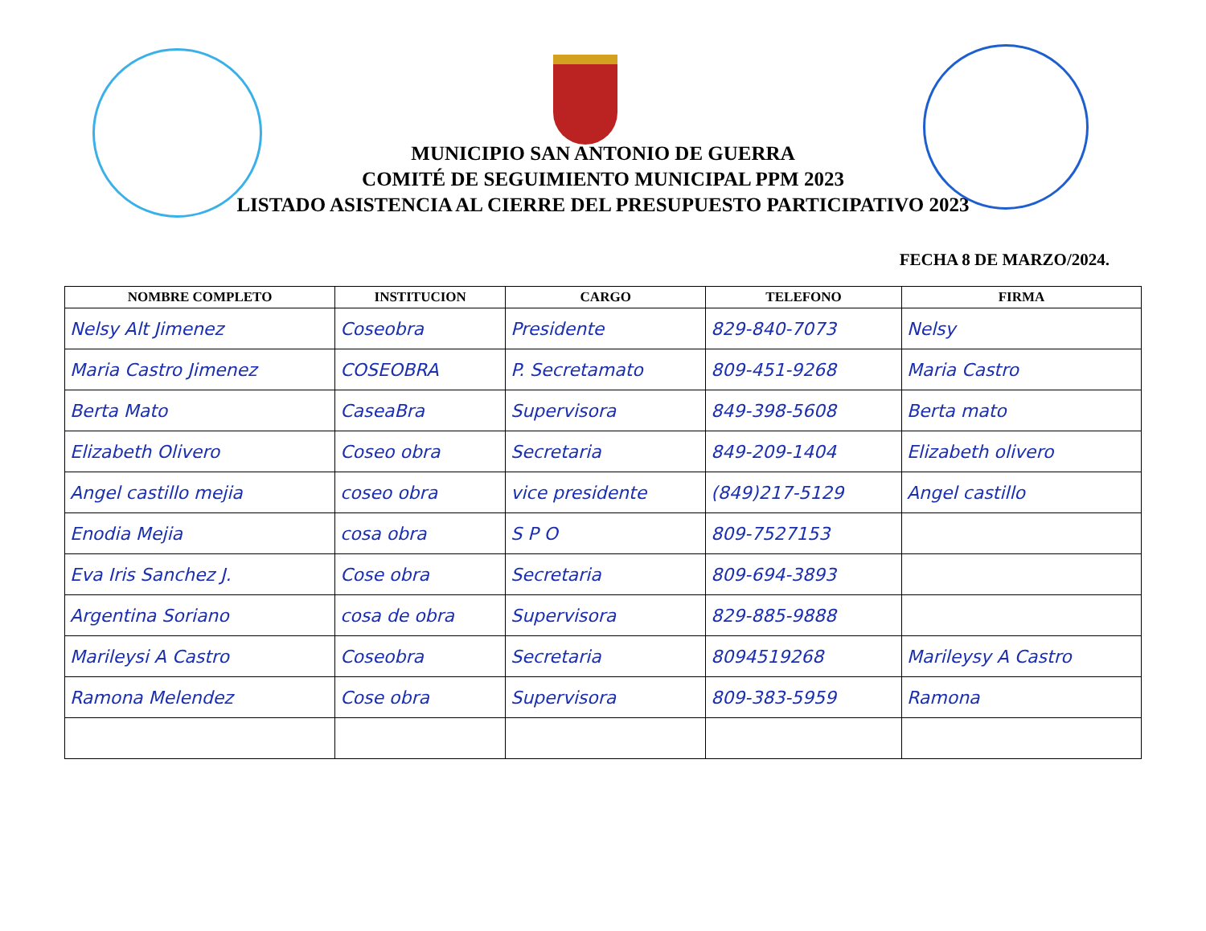MUNICIPIO SAN ANTONIO DE GUERRA
COMITÉ DE SEGUIMIENTO MUNICIPAL PPM 2023
LISTADO ASISTENCIA AL CIERRE DEL PRESUPUESTO PARTICIPATIVO 2023
FECHA 8 DE MARZO/2024.
| NOMBRE COMPLETO | INSTITUCION | CARGO | TELEFONO | FIRMA |
| --- | --- | --- | --- | --- |
| Nelsy Alt Jimenez | Coseobra | Presidente | 829-840-7073 | Nelsy |
| Maria Castro Jimenez | COSEOBRA | P. Secretamato | 809-451-9268 | Maria Castro |
| Berta Mato | CaseaBra | Supervisora | 849-398-5608 | Berta mato |
| Elizabeth Olivero | Coseo obra | Secretaria | 849-209-1404 | Elizabeth olivero |
| Angel castillo mejia | coseo obra | vice presidente | (849)217-5129 | Angel castillo |
| Enodia Mejia | cosa obra | S P O | 809-7527153 | |
| Eva Iris Sanchez J. | Cose obra | Secretaria | 809-694-3893 | |
| Argentina Soriano | cosa de obra | Supervisora | 829-885-9888 | |
| Marileysi A Castro | Coseobra | Secretaria | 8094519268 | Marileysy A Castro |
| Ramona Melendez | Cose obra | Supervisora | 809-383-5959 | Ramona |